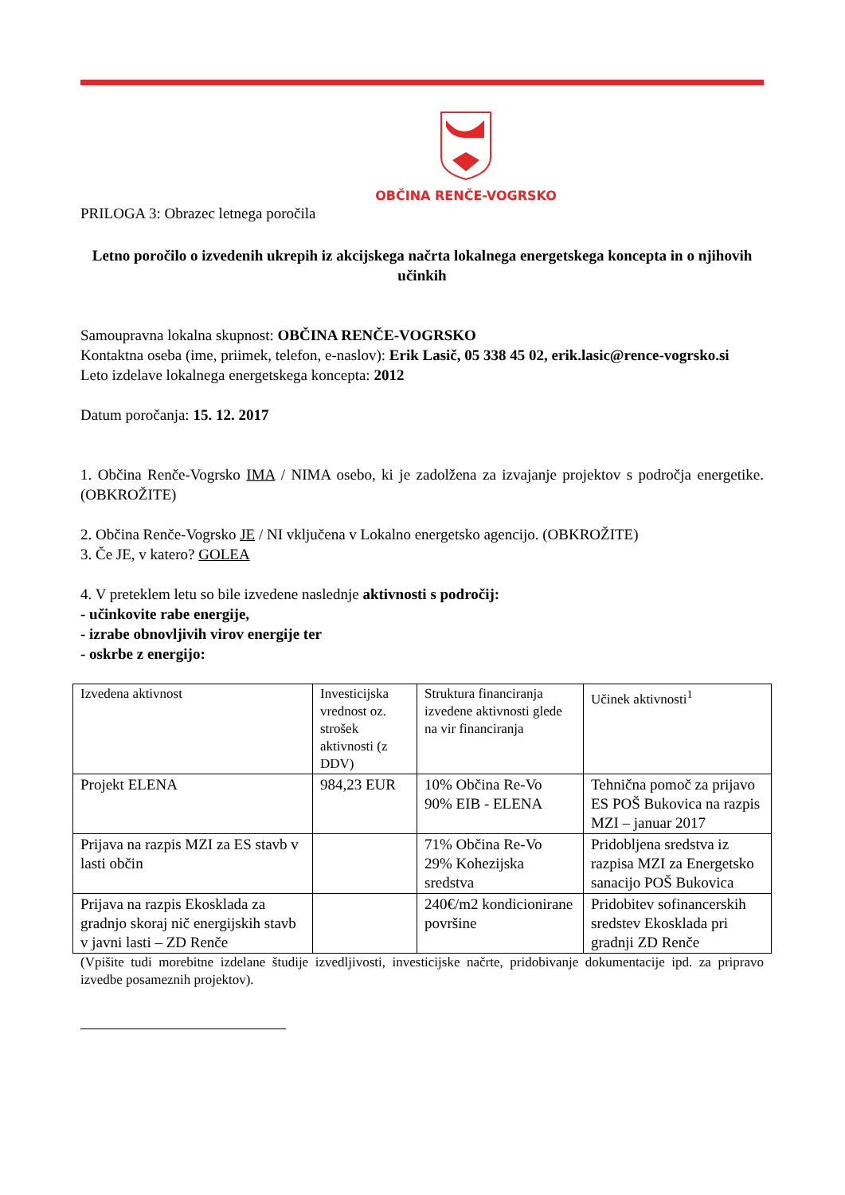OBČINA RENČE-VOGRSKO
PRILOGA 3: Obrazec letnega poročila
Letno poročilo o izvedenih ukrepih iz akcijskega načrta lokalnega energetskega koncepta in o njihovih učinkih
Samoupravna lokalna skupnost: OBČINA RENČE-VOGRSKO
Kontaktna oseba (ime, priimek, telefon, e-naslov): Erik Lasič, 05 338 45 02, erik.lasic@rence-vogrsko.si
Leto izdelave lokalnega energetskega koncepta: 2012
Datum poročanja: 15. 12. 2017
1. Občina Renče-Vogrsko IMA / NIMA osebo, ki je zadolžena za izvajanje projektov s področja energetike. (OBKROŽITE)
2. Občina Renče-Vogrsko JE / NI vključena v Lokalno energetsko agencijo. (OBKROŽITE)
3. Če JE, v katero? GOLEA
4. V preteklem letu so bile izvedene naslednje aktivnosti s področij:
- učinkovite rabe energije,
- izrabe obnovljivih virov energije ter
- oskrbe z energijo:
| Izvedena aktivnost | Investicijska vrednost oz. strošek aktivnosti (z DDV) | Struktura financiranja izvedene aktivnosti glede na vir financiranja | Učinek aktivnosti<sup>1</sup> |
| Projekt ELENA | 984,23 EUR | 10% Občina Re-Vo 90% EIB - ELENA | Tehnična pomoč za prijavo ES POŠ Bukovica na razpis MZI – januar 2017 |
| Prijava na razpis MZI za ES stavb v lasti občin | | 71% Občina Re-Vo 29% Kohezijska sredstva | Pridobljena sredstva iz razpisa MZI za Energetsko sanacijo POŠ Bukovica |
| Prijava na razpis Ekosklada za gradnjo skoraj nič energijskih stavb v javni lasti – ZD Renče | | 240€/m2 kondicionirane površine | Pridobitev sofinancerskih sredstev Ekosklada pri gradnji ZD Renče |
(Vpišite tudi morebitne izdelane študije izvedljivosti, investicijske načrte, pridobivanje dokumentacije ipd. za pripravo izvedbe posameznih projektov).